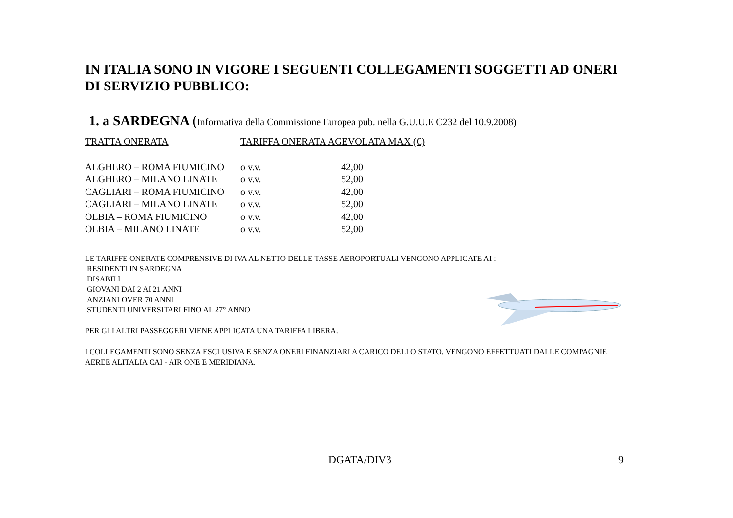IN ITALIA SONO IN VIGORE I SEGUENTI COLLEGAMENTI SOGGETTI AD ONERI DI SERVIZIO PUBBLICO:
1. a SARDEGNA (Informativa della Commissione Europea pub. nella G.U.U.E C232 del 10.9.2008)
| TRATTA ONERATA | TARIFFA ONERATA AGEVOLATA MAX (€) | |
| --- | --- | --- |
| ALGHERO – ROMA FIUMICINO | o v.v. | 42,00 |
| ALGHERO – MILANO LINATE | o v.v. | 52,00 |
| CAGLIARI – ROMA FIUMICINO | o v.v. | 42,00 |
| CAGLIARI – MILANO LINATE | o v.v. | 52,00 |
| OLBIA – ROMA FIUMICINO | o v.v. | 42,00 |
| OLBIA – MILANO LINATE | o v.v. | 52,00 |
LE TARIFFE ONERATE COMPRENSIVE DI IVA AL NETTO DELLE TASSE AEROPORTUALI VENGONO APPLICATE AI :
.RESIDENTI IN SARDEGNA
.DISABILI
.GIOVANI DAI 2 AI 21 ANNI
.ANZIANI OVER 70 ANNI
.STUDENTI UNIVERSITARI FINO AL 27° ANNO
PER GLI ALTRI PASSEGGERI VIENE APPLICATA UNA TARIFFA LIBERA.
I COLLEGAMENTI SONO SENZA ESCLUSIVA E SENZA ONERI FINANZIARI A CARICO DELLO STATO. VENGONO EFFETTUATI DALLE COMPAGNIE AEREE ALITALIA CAI - AIR ONE E MERIDIANA.
DGATA/DIV3 9